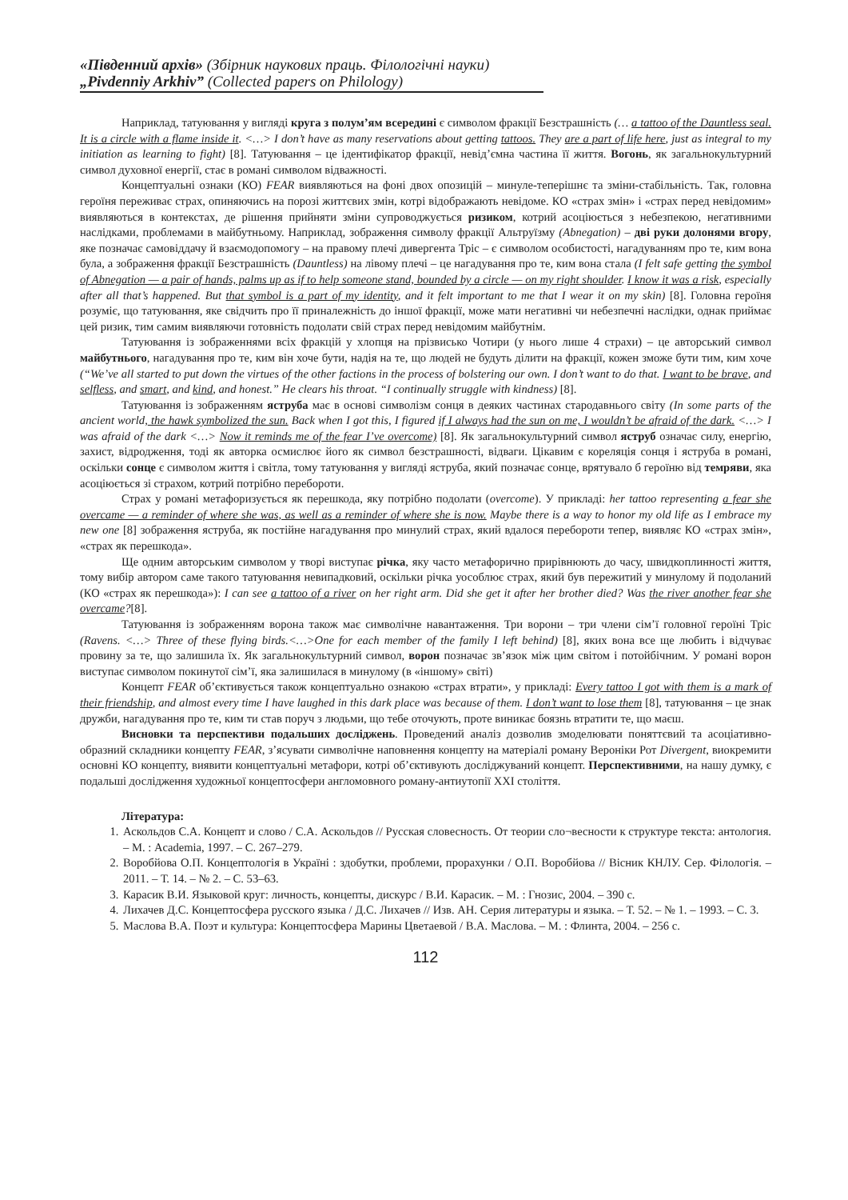«Південний архів» (Збірник наукових праць. Філологічні науки)
„Pivdenniy Arkhiv” (Collected papers on Philology)
Наприклад, татуювання у вигляді круга з полум’ям всередині є символом фракції Безстрашність (… a tattoo of the Dauntless seal. It is a circle with a flame inside it. <…> I don’t have as many reservations about getting tattoos. They are a part of life here, just as integral to my initiation as learning to fight) [8]. Татуювання – це ідентифікатор фракції, невід’ємна частина її життя. Вогонь, як загальнокультурний символ духовної енергії, стає в романі символом відважності.
Концептуальні ознаки (КО) FEAR виявляються на фоні двох опозицій – минуле-теперішнє та зміни-стабільність. Так, головна героїня переживає страх, опиняючись на порозі життєвих змін, котрі відображають невідоме. КО «страх змін» і «страх перед невідомим» виявляються в контекстах, де рішення прийняти зміни супроводжується ризиком, котрий асоціюється з небезпекою, негативними наслідками, проблемами в майбутньому. Наприклад, зображення символу фракції Альтруїзму (Abnegation) – дві руки долонями вгору, яке позначає самовіддачу й взаємодопомогу – на правому плечі дивергента Тріс – є символом особистості, нагадуванням про те, ким вона була, а зображення фракції Безстрашність (Dauntless) на лівому плечі – це нагадування про те, ким вона стала (I felt safe getting the symbol of Abnegation — a pair of hands, palms up as if to help someone stand, bounded by a circle — on my right shoulder. I know it was a risk, especially after all that’s happened. But that symbol is a part of my identity, and it felt important to me that I wear it on my skin) [8]. Головна героїня розуміє, що татуювання, яке свідчить про її приналежність до іншої фракції, може мати негативні чи небезпечні наслідки, однак приймає цей ризик, тим самим виявляючи готовність подолати свій страх перед невідомим майбутнім.
Татуювання із зображеннями всіх фракцій у хлопця на прізвисько Чотири (у нього лише 4 страхи) – це авторський символ майбутнього, нагадування про те, ким він хоче бути, надія на те, що людей не будуть ділити на фракції, кожен зможе бути тим, ким хоче (“We’ve all started to put down the virtues of the other factions in the process of bolstering our own. I don’t want to do that. I want to be brave, and selfless, and smart, and kind, and honest.” He clears his throat. “I continually struggle with kindness) [8].
Татуювання із зображенням яструба має в основі символізм сонця в деяких частинах стародавнього світу (In some parts of the ancient world, the hawk symbolized the sun. Back when I got this, I figured if I always had the sun on me, I wouldn’t be afraid of the dark. <…> I was afraid of the dark <…> Now it reminds me of the fear I’ve overcome) [8]. Як загальнокультурний символ яструб означає силу, енергію, захист, відродження, тоді як авторка осмислює його як символ безстрашності, відваги. Цікавим є кореляція сонця і яструба в романі, оскільки сонце є символом життя і світла, тому татуювання у вигляді яструба, який позначає сонце, врятувало б героїню від темряви, яка асоціюється зі страхом, котрий потрібно перебороти.
Страх у романі метафоризується як перешкода, яку потрібно подолати (overcome). У прикладі: her tattoo representing a fear she overcame — a reminder of where she was, as well as a reminder of where she is now. Maybe there is a way to honor my old life as I embrace my new one [8] зображення яструба, як постійне нагадування про минулий страх, який вдалося перебороти тепер, виявляє КО «страх змін», «страх як перешкода».
Ще одним авторським символом у творі виступає річка, яку часто метафорично прирівнюють до часу, швидкоплинності життя, тому вибір автором саме такого татуювання невипадковий, оскільки річка уособлює страх, який був пережитий у минулому й подоланий (КО «страх як перешкода»): I can see a tattoo of a river on her right arm. Did she get it after her brother died? Was the river another fear she overcame?[8].
Татуювання із зображенням ворона також має символічне навантаження. Три ворони – три члени сім’ї головної героїні Тріс (Ravens. <…> Three of these flying birds.<…>One for each member of the family I left behind) [8], яких вона все ще любить і відчуває провину за те, що залишила їх. Як загальнокультурний символ, ворон позначає зв’язок між цим світом і потойбічним. У романі ворон виступає символом покинутої сім’ї, яка залишилася в минулому (в «іншому» світі)
Концепт FEAR об’єктивується також концептуально ознакою «страх втрати», у прикладі: Every tattoo I got with them is a mark of their friendship, and almost every time I have laughed in this dark place was because of them. I don’t want to lose them [8], татуювання – це знак дружби, нагадування про те, ким ти став поруч з людьми, що тебе оточують, проте виникає боязнь втратити те, що маєш.
Висновки та перспективи подальших досліджень. Проведений аналіз дозволив змоделювати поняттєвий та асоціативно-образний складники концепту FEAR, з’ясувати символічне наповнення концепту на матеріалі роману Вероніки Рот Divergent, виокремити основні КО концепту, виявити концептуальні метафори, котрі об’єктивують досліджуваний концепт. Перспективними, на нашу думку, є подальші дослідження художньої концептосфери англомовного роману-антиутопії XXI століття.
Література:
1. Аскольдов С.А. Концепт и слово / С.А. Аскольдов // Русская словесность. От теории сло¬весности к структуре текста: антология. – М. : Academia, 1997. – С. 267–279.
2. Воробйова О.П. Концептологія в Україні : здобутки, проблеми, прорахунки / О.П. Воробйова // Вісник КНЛУ. Сер. Філологія. – 2011. – Т. 14. – № 2. – С. 53–63.
3. Карасик В.И. Языковой круг: личность, концепты, дискурс / В.И. Карасик. – М. : Гнозис, 2004. – 390 с.
4. Лихачев Д.С. Концептосфера русского языка / Д.С. Лихачев // Изв. АН. Серия литературы и языка. – Т. 52. – № 1. – 1993. – С. 3.
5. Маслова В.А. Поэт и культура: Концептосфера Марины Цветаевой / В.А. Маслова. – М. : Флинта, 2004. – 256 с.
112